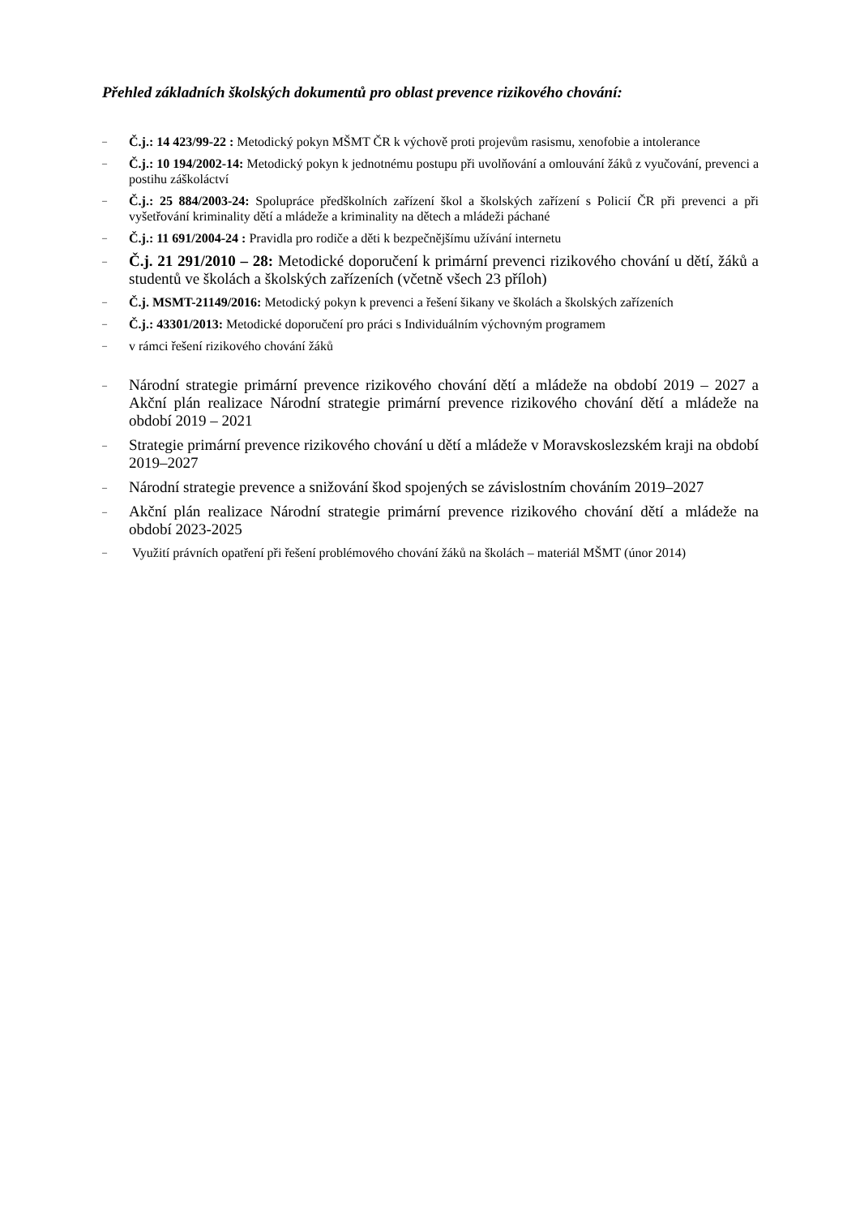Přehled základních školských dokumentů pro oblast prevence rizikového chování:
– Č.j.: 14 423/99-22 : Metodický pokyn MŠMT ČR k výchově proti projevům rasismu, xenofobie a intolerance
– Č.j.: 10 194/2002-14: Metodický pokyn k jednotnému postupu při uvolňování a omlouvání žáků z vyučování, prevenci a postihu záškoláctví
– Č.j.: 25 884/2003-24: Spolupráce předškolních zařízení škol a školských zařízení s Policií ČR při prevenci a při vyšetřování kriminality dětí a mládeže a kriminality na dětech a mládeži páchané
– Č.j.: 11 691/2004-24 : Pravidla pro rodiče a děti k bezpečnějšímu užívání internetu
– Č.j. 21 291/2010 – 28: Metodické doporučení k primární prevenci rizikového chování u dětí, žáků a studentů ve školách a školských zařízeních (včetně všech 23 příloh)
– Č.j. MSMT-21149/2016: Metodický pokyn k prevenci a řešení šikany ve školách a školských zařízeních
– Č.j.: 43301/2013: Metodické doporučení pro práci s Individuálním výchovným programem
– v rámci řešení rizikového chování žáků
– Národní strategie primární prevence rizikového chování dětí a mládeže na období 2019 – 2027 a Akční plán realizace Národní strategie primární prevence rizikového chování dětí a mládeže na období 2019 – 2021
– Strategie primární prevence rizikového chování u dětí a mládeže v Moravskoslezském kraji na období 2019–2027
– Národní strategie prevence a snižování škod spojených se závislostním chováním 2019–2027
– Akční plán realizace Národní strategie primární prevence rizikového chování dětí a mládeže na období 2023-2025
– Využití právních opatření při řešení problémového chování žáků na školách – materiál MŠMT (únor 2014)